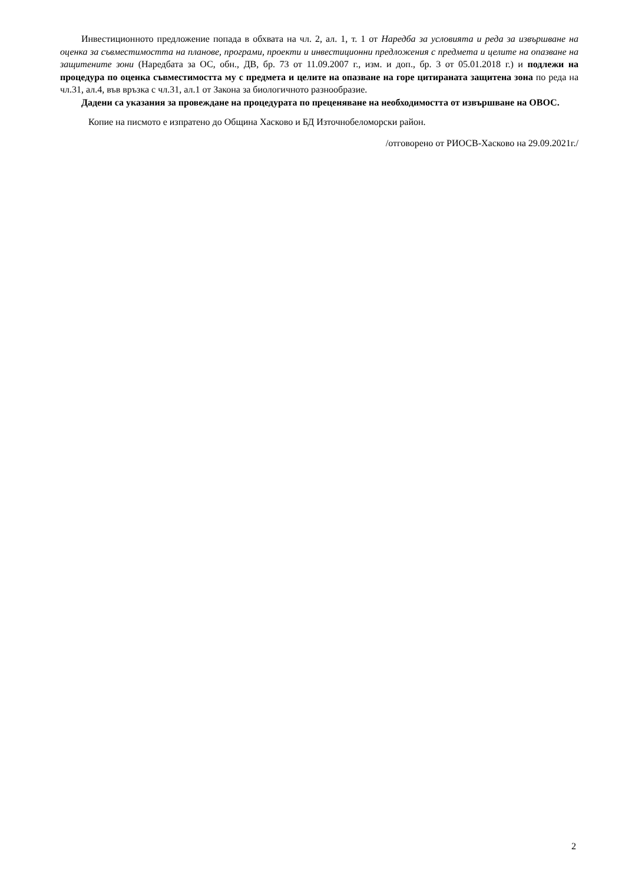Инвестиционното предложение попада в обхвата на чл. 2, ал. 1, т. 1 от Наредба за условията и реда за извършване на оценка за съвместимостта на планове, програми, проекти и инвестиционни предложения с предмета и целите на опазване на защитените зони (Наредбата за ОС, обн., ДВ, бр. 73 от 11.09.2007 г., изм. и доп., бр. 3 от 05.01.2018 г.) и подлежи на процедура по оценка съвместимостта му с предмета и целите на опазване на горе цитираната защитена зона по реда на чл.31, ал.4, във връзка с чл.31, ал.1 от Закона за биологичното разнообразие.
Дадени са указания за провеждане на процедурата по преценяване на необходимостта от извършване на ОВОС.
Копие на писмото е изпратено до Община Хасково и БД Източнобеломорски район.
/отговорено от РИОСВ-Хасково на 29.09.2021г./
2